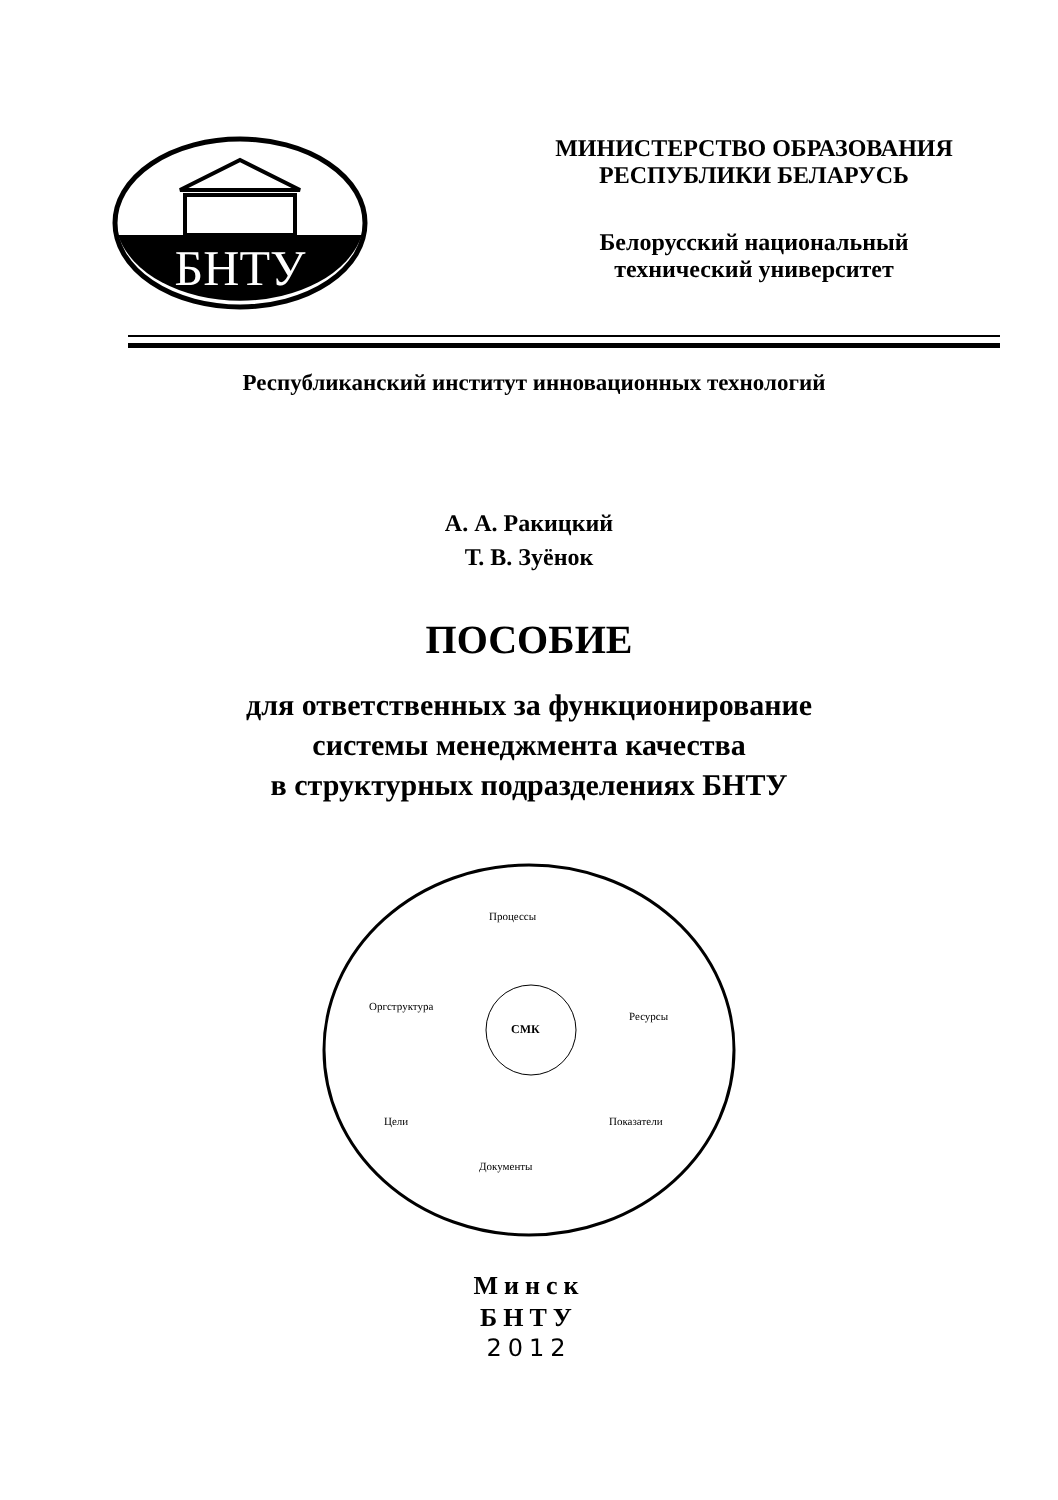БНТУ
МИНИСТЕРСТВО ОБРАЗОВАНИЯ
РЕСПУБЛИКИ БЕЛАРУСЬ
Белорусский национальный
технический университет
Республиканский институт инновационных технологий
А. А. Ракицкий
Т. В. Зуёнок
ПОСОБИЕ
для ответственных за функционирование
системы менеджмента качества
в структурных подразделениях БНТУ
Процессы
Оргструктура
СМК
Ресурсы
Цели Показатели
Документы
Минск
БНТУ
2012